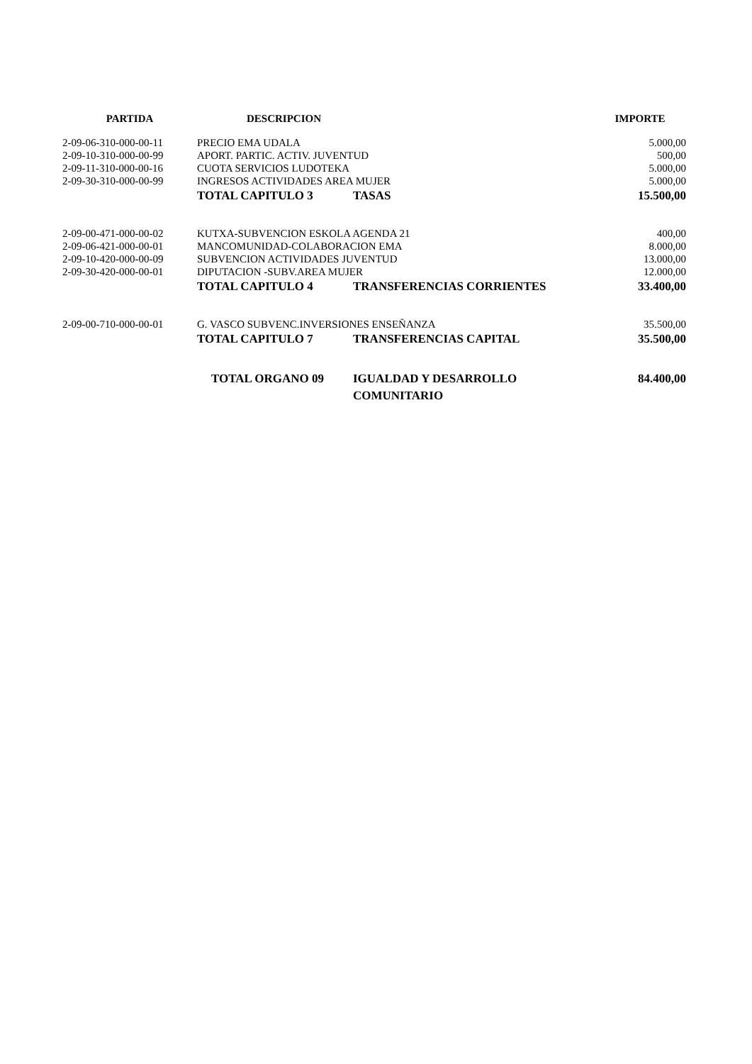| PARTIDA | DESCRIPCION | | IMPORTE |
| --- | --- | --- | --- |
| 2-09-06-310-000-00-11 | PRECIO EMA UDALA | | 5.000,00 |
| 2-09-10-310-000-00-99 | APORT. PARTIC. ACTIV. JUVENTUD | | 500,00 |
| 2-09-11-310-000-00-16 | CUOTA SERVICIOS LUDOTEKA | | 5.000,00 |
| 2-09-30-310-000-00-99 | INGRESOS ACTIVIDADES AREA MUJER | | 5.000,00 |
| | TOTAL CAPITULO 3 | TASAS | 15.500,00 |
| 2-09-00-471-000-00-02 | KUTXA-SUBVENCION ESKOLA AGENDA 21 | | 400,00 |
| 2-09-06-421-000-00-01 | MANCOMUNIDAD-COLABORACION EMA | | 8.000,00 |
| 2-09-10-420-000-00-09 | SUBVENCION ACTIVIDADES JUVENTUD | | 13.000,00 |
| 2-09-30-420-000-00-01 | DIPUTACION -SUBV.AREA MUJER | | 12.000,00 |
| | TOTAL CAPITULO 4 | TRANSFERENCIAS CORRIENTES | 33.400,00 |
| 2-09-00-710-000-00-01 | G. VASCO SUBVENC.INVERSIONES ENSEÑANZA | | 35.500,00 |
| | TOTAL CAPITULO 7 | TRANSFERENCIAS CAPITAL | 35.500,00 |
| | TOTAL ORGANO 09 | IGUALDAD Y DESARROLLO COMUNITARIO | 84.400,00 |